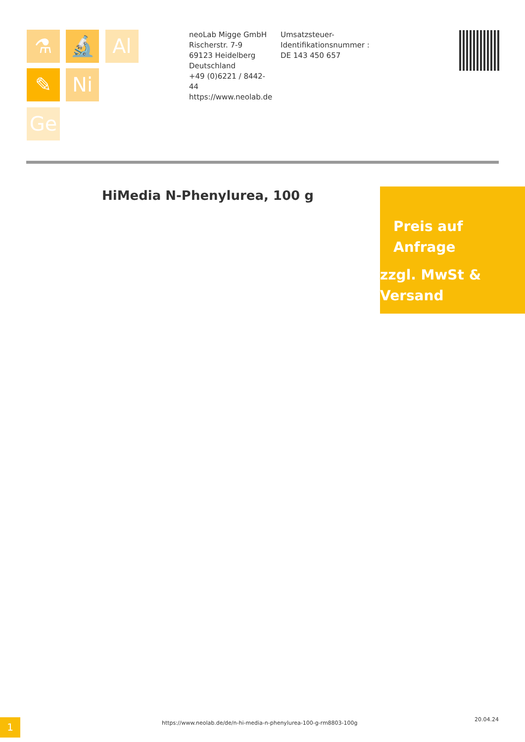⚗ 🔬 Al
✎ Ni
Ge
neoLab Migge GmbH
Rischerstr. 7-9
69123 Heidelberg
Deutschland
+49 (0)6221 / 8442-44
https://www.neolab.de
Umsatzsteuer-Identifikationsnummer :
DE 143 450 657
HiMedia N-Phenylurea, 100 g
Preis auf
Anfrage
zzgl. MwSt &
Versand
1
https://www.neolab.de/de/n-hi-media-n-phenylurea-100-g-rm8803-100g
20.04.24